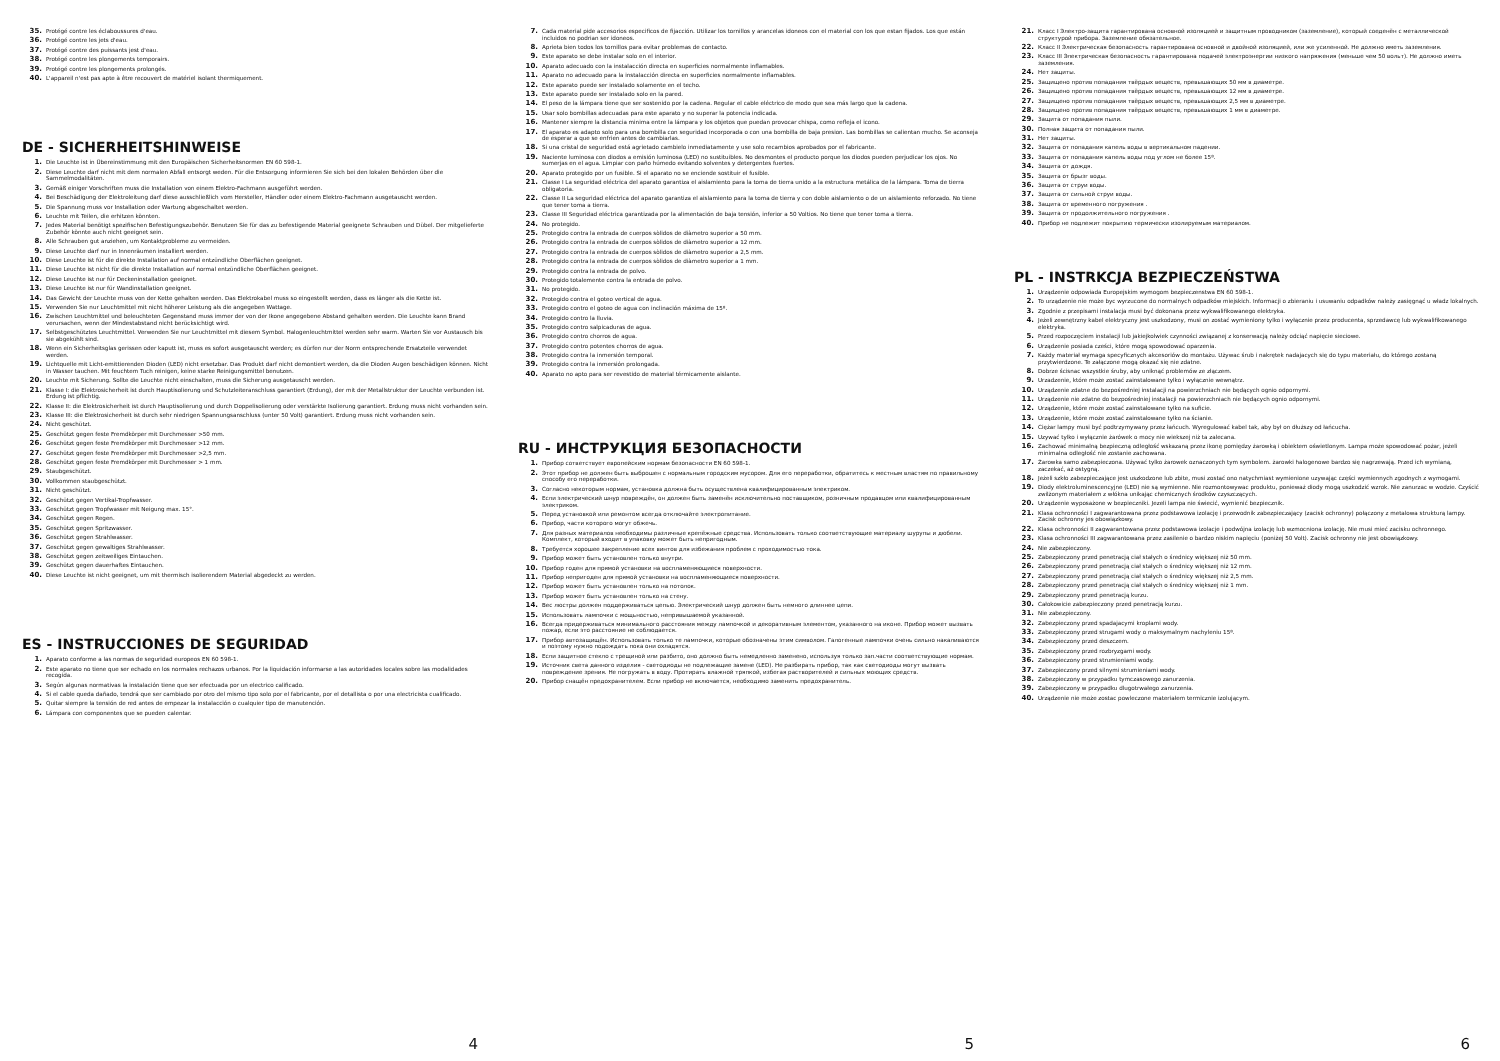35. Protégé contre les éclaboussures d'eau.
36. Protégé contre les jets d'eau.
37. Protégé contre des puissants jest d'eau.
38. Protégé contre les plongements temporairs.
39. Protégé contre les plongements prolongés.
40. L'appareil n'est pas apte à être recouvert de matériel isolant thermiquement.
DE - SICHERHEITSHINWEISE
1. Die Leuchte ist in Übereinstimmung mit den Europäischen Sicherheitsnormen EN 60 598-1.
2. Diese Leuchte darf nicht mit dem normalen Abfall entsorgt weden. Für die Entsorgung informieren Sie sich bei den lokalen Behörden über die Sammelmodalitäten.
3. Gemäß einiger Vorschriften muss die Installation von einem Elektro-Fachmann ausgeführt werden.
4. Bei Beschädigung der Elektroleitung darf diese ausschließlich vom Hersteller, Händler oder einem Elektro-Fachmann ausgetauscht werden.
5. Die Spannung muss vor Installation oder Wartung abgeschaltet werden.
6. Leuchte mit Teilen, die erhitzen könnten.
7. Jedes Material benötigt spezifischen Befestigungszubehör. Benutzen Sie für das zu befestigende Material geeignete Schrauben und Dübel. Der mitgelieferte Zubehör könnte auch nicht geeignet sein.
8. Alle Schrauben gut anziehen, um Kontaktprobleme zu vermeiden.
9. Diese Leuchte darf nur in Innenräumen installiert werden.
10. Diese Leuchte ist für die direkte Installation auf normal entzündliche Oberflächen geeignet.
11. Diese Leuchte ist nicht für die direkte Installation auf normal entzündliche Oberflächen geeignet.
12. Diese Leuchte ist nur für Deckeninstallation geeignet.
13. Diese Leuchte ist nur für Wandinstallation geeignet.
14. Das Gewicht der Leuchte muss von der Kette gehalten werden. Das Elektrokabel muss so eingestellt werden, dass es länger als die Kette ist.
15. Verwenden Sie nur Leuchtmittel mit nicht höherer Leistung als die angegeben Wattage.
16. Zwischen Leuchtmittel und beleuchteten Gegenstand muss immer der von der Ikone angegebene Abstand gehalten werden. Die Leuchte kann Brand verursachen, wenn der Mindestabstand nicht berücksichtigt wird.
17. Selbstgeschütztes Leuchtmittel. Verwenden Sie nur Leuchtmittel mit diesem Symbol. Halogenleuchtmittel werden sehr warm. Warten Sie vor Austausch bis sie abgekühlt sind.
18. Wenn ein Sicherheitsglas gerissen oder kaputt ist, muss es sofort ausgetauscht werden; es dürfen nur der Norm entsprechende Ersatzteile verwendet werden.
19. Lichtquelle mit Licht-emittierenden Dioden (LED) nicht ersetzbar. Das Produkt darf nicht demontiert werden, da die Dioden Augen beschädigen können. Nicht in Wasser tauchen. Mit feuchtem Tuch reinigen, keine starke Reinigungsmittel benutzen.
20. Leuchte mit Sicherung. Sollte die Leuchte nicht einschalten, muss die Sicherung ausgetauscht werden.
21. Klasse I: die Elektrosicherheit ist durch Hauptisolierung und Schutzleiteranschluss garantiert (Erdung), der mit der Metallstruktur der Leuchte verbunden ist. Erdung ist pflichtig.
22. Klasse II: die Elektrosicherheit ist durch Hauptisolierung und durch Doppelisolierung oder verstärkte Isolierung garantiert. Erdung muss nicht vorhanden sein.
23. Klasse III: die Elektrosicherheit ist durch sehr niedrigen Spannungsanschluss (unter 50 Volt) garantiert. Erdung muss nicht vorhanden sein.
24. Nicht geschützt.
25. Geschützt gegen feste Fremdkörper mit Durchmesser >50 mm.
26. Geschützt gegen feste Fremdkörper mit Durchmesser >12 mm.
27. Geschützt gegen feste Fremdkörper mit Durchmesser >2,5 mm.
28. Geschützt gegen feste Fremdkörper mit Durchmesser > 1 mm.
29. Staubgeschützt.
30. Vollkommen staubgeschützt.
31. Nicht geschützt.
32. Geschützt gegen Vertikal-Tropfwasser.
33. Geschützt gegen Tropfwasser mit Neigung max. 15°.
34. Geschützt gegen Regen.
35. Geschützt gegen Spritzwasser.
36. Geschützt gegen Strahlwasser.
37. Geschützt gegen gewaltiges Strahlwasser.
38. Geschützt gegen zeitweiliges Eintauchen.
39. Geschützt gegen dauerhaftes Eintauchen.
40. Diese Leuchte ist nicht geeignet, um mit thermisch isolierendem Material abgedeckt zu werden.
ES - INSTRUCCIONES DE SEGURIDAD
1. Aparato conforme a las normas de seguridad europeos EN 60 598-1.
2. Este aparato no tiene que ser echado en los normales rechazos urbanos. Por la liquidación informarse a las autoridades locales sobre las modalidades recogida.
3. Según algunas normativas la instalación tiene que ser efectuada por un electrico calificado.
4. Si el cable queda dañado, tendrá que ser cambiado por otro del mismo tipo solo por el fabricante, por el detallista o por una electricista cualificado.
5. Quitar siempre la tensión de red antes de empezar la instalacción o cualquier tipo de manutención.
6. Lámpara con componentes que se pueden calentar.
4
7. Cada material pide accesorios especificos de fijacción. Utilizar los tornillos y arancelas idoneos con el material con los que estan fijados. Los que están incluidos no podrian ser idoneos.
8. Aprieta bien todos los tornillos para evitar problemas de contacto.
9. Este aparato se debe instalar solo en el interior.
10. Aparato adecuado con la instalacción directa en superficies normalmente inflamables.
11. Aparato no adecuado para la instalacción directa en superficies normalmente inflamables.
12. Este aparato puede ser instalado solamente en el techo.
13. Este aparato puede ser instalado solo en la pared.
14. El peso de la lámpara tiene que ser sostenido por la cadena. Regular el cable eléctrico de modo que sea más largo que la cadena.
15. Usar solo bombillas adecuadas para este aparato y no superar la potencia indicada.
16. Mantener siempre la distancia minima entre la lámpara y los objetos que puedan provocar chispa, como refleja el icono.
17. El aparato es adapto solo para una bombilla con seguridad incorporada o con una bombilla de baja presion. Las bombillas se calientan mucho. Se aconseja de esperar a que se enfrien antes de cambiarlas.
18. Si una cristal de seguridad está agrietado cambielo inmediatamente y use solo recambios aprobados por el fabricante.
19. Naciente luminosa con diodos a emisión luminosa (LED) no sustituibles. No desmontes el producto porque los diodos pueden perjudicar los ojos. No sumerjas en el agua. Limpiar con paño húmedo evitando solventes y detergentes fuertes.
20. Aparato protegido por un fusible. Si el aparato no se enciende sostituir el fusible.
21. Classe I La seguridad eléctrica del aparato garantiza el aislamiento para la toma de tierra unido a la estructura metálica de la lámpara. Toma de tierra obligatoria.
22. Classe II La seguridad eléctrica del aparato garantiza el aislamiento para la toma de tierra y con doble aislamiento o de un aislamiento reforzado. No tiene que tener toma a tierra.
23. Classe III Seguridad eléctrica garantizada por la alimentación de baja tensión, inferior a 50 Voltios. No tiene que tener toma a tierra.
24. No protegido.
25. Protegido contra la entrada de cuerpos sòlidos de diàmetro superior a 50 mm.
26. Protegido contra la entrada de cuerpos sòlidos de diàmetro superior a 12 mm.
27. Protegido contra la entrada de cuerpos sòlidos de diàmetro superior a 2,5 mm.
28. Protegido contra la entrada de cuerpos sòlidos de diàmetro superior a 1 mm.
29. Protegido contra la entrada de polvo.
30. Protegido totalemente contra la entrada de polvo.
31. No protegido.
32. Protegido contra el goteo vertical de agua.
33. Protegido contro el goteo de agua con inclinación máxima de 15º.
34. Protegido contro la lluvia.
35. Protegido contro salpicaduras de agua.
36. Protegido contro chorros de agua.
37. Protegido contro potentes chorros de agua.
38. Protegido contra la inmersión temporal.
39. Protegido contra la inmersión prolongada.
40. Aparato no apto para ser revestido de material térmicamente aislante.
RU - ИНСТРУКЦИЯ БЕЗОПАСНОСТИ
1. Прибор сответствует европейским нормам безопасности EN 60 598-1.
2. Этот прибор не должен быть выброшен с нормальным городским мусором. Для его переработки, обратитесь к местным властям по правильному способу его переработки.
3. Согласно некоторым нормам, установка должна быть осуществлена квалифицированным электриком.
4. Если электрический шнур повреждён, он должен быть заменён исключительно поставщиком, розничным продавцом или квалифицированным электриком.
5. Перед установкой или ремонтом всегда отключайте электропитание.
6. Прибор, части которого могут обжечь.
7. Для разных материалов необходимы различные крепёжные средства. Использовать только соответствующие материалу шурупы и дюбели. Комплект, который входит в упаковку может быть непригодным.
8. Требуется хорошее закрепление всех винтов для избежания проблем с проходимостью тока.
9. Прибор может быть установлен только внутри.
10. Прибор годен для прямой установки на воспламеняющиеся поверхности.
11. Прибор непригоден для прямой установки на воспламеняющиеся поверхности.
12. Прибор может быть установлен только на потолок.
13. Прибор может быть установлен только на стену.
14. Вес люстры должен поддерживаться цепью. Электрический шнур должен быть немного длиннее цепи.
15. Использовать лампочки с мощьностью, непривышаемой указанной.
16. Всегда придерживаться минимального расстояния между лампочкой и декоративным элементом, указанного на иконе. Прибор может вызвать пожар, если это расстояние не соблюдается.
17. Прибор автозащищён. Использовать только те лампочки, которые обозначены этим символом. Галогенные лампочки очень сильно накаливаются и поэтому нужно подождать пока они охладятся.
18. Если защитное стекло с трещиной или разбито, оно должно быть немедленно заменено, используя только зап.части соответствующие нормам.
19. Источник света данного изделия - светодиоды не подлежащие замене (LED). Не разбирать прибор, так как светодиоды могут вызвать повреждение зрения. Не погружать в воду. Протирать влажной тряпкой, избегая растворителей и сильных моющих средств.
20. Прибор снащён предохранителем. Если прибор не включается, необходимо заменить предохранитель.
5
21. Класс I Электро-защита гарантирована основной изоляцией и защитным проводником (заземление), который соеденён с металлической структурой прибора. Заземление обязательное.
22. Класс II Электрическая безопасность гарантирована основной и двойной изоляцией, или же усиленной. Не должно иметь заземления.
23. Класс III Электрическая безопасность гарантирована подачей электроэнергии низкого напряжения (меньше чем 50 вольт). Не должно иметь заземления.
24. Нет защиты.
25. Защищено против попадания твёрдых веществ, превышающих 50 мм в диаметре.
26. Защищено против попадания твёрдых веществ, превышающих 12 мм в диаметре.
27. Защищено против попадания твёрдых веществ, превышающих 2,5 мм в диаметре.
28. Защищено против попадания твёрдых веществ, превышающих 1 мм в диаметре.
29. Защита от попадания пыли.
30. Полная защита от попадания пыли.
31. Нет защиты.
32. Защита от попадания капель воды в вертикальном падении.
33. Защита от попадания капель воды под углом не более 15º.
34. Защита от дождя.
35. Защита от брызг воды.
36. Защита от струи воды.
37. Защита от сильной струи воды.
38. Защита от временного погружения .
39. Защита от продолжительного погружения .
40. Прибор не подлежит покрытию термически изолируемым материалом.
PL - INSTRKCJA BEZPIECZEŃSTWA
1. Urządzenie odpowiada Europejskim wymogom bezpieczenstwa EN 60 598-1.
2. To urządzenie nie może byc wyrzucone do normalnych odpadków miejskich. Informacji o zbieraniu i usuwaniu odpadków należy zasięgnąć u władz lokalnych.
3. Zgodnie z przepisami instalacja musi być dokonana przez wykwalifikowanego elektryka.
4. Jeżeli zewnętrzny kabel elektryczny jest uszkodzony, musi on zostać wymieniony tylko i wyłącznie przez producenta, sprzedawcę lub wykwalifikowanego elektryka.
5. Przed rozpoczęciem instalacji lub jakiejkolwiek czynności związanej z konserwacją należy odciąć napięcie sieciowe.
6. Urządzenie posiada cześci, które mogą spowodować oparzenia.
7. Każdy materiał wymaga specyficznych akcesoriów do montażu. Używac śrub i nakrętek nadajacych się do typu materiału, do którego zostaną przytwierdzone. Te załączone mogą okazać się nie zdatne.
8. Dobrze ścisnac wszystkie śruby, aby uniknąć problemów ze złączem.
9. Urzadzenie, które może zostać zainstalowane tylko i wyłącznie wewnątrz.
10. Urządzenie zdatne do bezpośredniej instalacji na powierzchniach nie będących ognio odpornymi.
11. Urządzenie nie zdatne do bezpośredniej instalacji na powierzchniach nie będących ognio odpornymi.
12. Urządzenie, które może zostać zainstalowane tylko na suficie.
13. Urządzenie, które może zostać zainstalowane tylko na ścianie.
14. Ciężar lampy musi być podtrzymywany przez łańcuch. Wyregulować kabel tak, aby był on dłuższy od łańcucha.
15. Uzywać tylko i wyłącznie żarówek o mocy nie wiekszej niż ta zalecana.
16. Zachować minimalną bezpieczną odległość wskazaną przez ikonę pomiędzy żarowką i obiektem oświetlonym. Lampa może spowodować pożar, jeżeli minimalna odległość nie zostanie zachowana.
17. Żarowka samo zabezpieczona. Używać tylko żarowek oznaczonych tym symbolem. żarowki halogenowe bardzo się nagrzewają. Przed ich wymianą, zaczekać, aż ostygną.
18. Jeżeli szkło zabezpieczające jest uszkodzone lub zbite, musi zostać ono natychmiast wymienione uzywając części wymiennych zgodnych z wymogami.
19. Diody elektroluminescencyjne (LED) nie są wymienne. Nie rozmontowywac produktu, ponieważ diody mogą uszkodzić wzrok. Nie zanurzac w wodzie. Czyścić zwilżonym materiałem z włókna unikając chemicznych środków czyszczących.
20. Urządzenie wyposażone w bezpieczniki. Jezeli lampa nie świecić, wymienić bezpiecznik.
21. Klasa ochronności I zagwarantowana przez podstawowa izolację i przewodnik zabezpieczający (zacisk ochronny) połączony z metalowa strukturą lampy. Zacisk ochronny jes obowiązkowy.
22. Klasa ochronności II zagwarantowana przez podstawowa izolacje i podwójna izolację lub wzmocniona izolację. Nie musi mieć zacisku ochronnego.
23. Klasa ochronności III zagwarantowana przez zasilenie o bardzo niskim napięciu (poniżej 50 Volt). Zacisk ochronny nie jest obowiązkowy.
24. Nie zabezpieczony.
25. Zabezpieczony przed penetracją ciał stałych o średnicy większej niż 50 mm.
26. Zabezpieczony przed penetracją ciał stałych o średnicy większej niż 12 mm.
27. Zabezpieczony przed penetracją ciał stałych o średnicy większej niż 2,5 mm.
28. Zabezpieczony przed penetracją ciał stałych o średnicy większej niż 1 mm.
29. Zabezpieczony przed penetracją kurzu.
30. Całokowicie zabezpieczony przed penetracją kurzu.
31. Nie zabezpieczony.
32. Zabezpieczony przed spadajacymi kroplami wody.
33. Zabezpieczony przed strugami wody o maksymalnym nachyleniu 15º.
34. Zabezpieczony przed deszczem.
35. Zabezpieczony przed rozbryzgami wody.
36. Zabezpieczony przed strumieniami wody.
37. Zabezpieczony przed silnymi strumieniami wody.
38. Zabezpieczony w przypadku tymczasowego zanurzenia.
39. Zabezpieczony w przypadku dlugotrwałego zanurzenia.
40. Urządzenie nie może zostac powleczone materiałem termicznie izolującym.
6